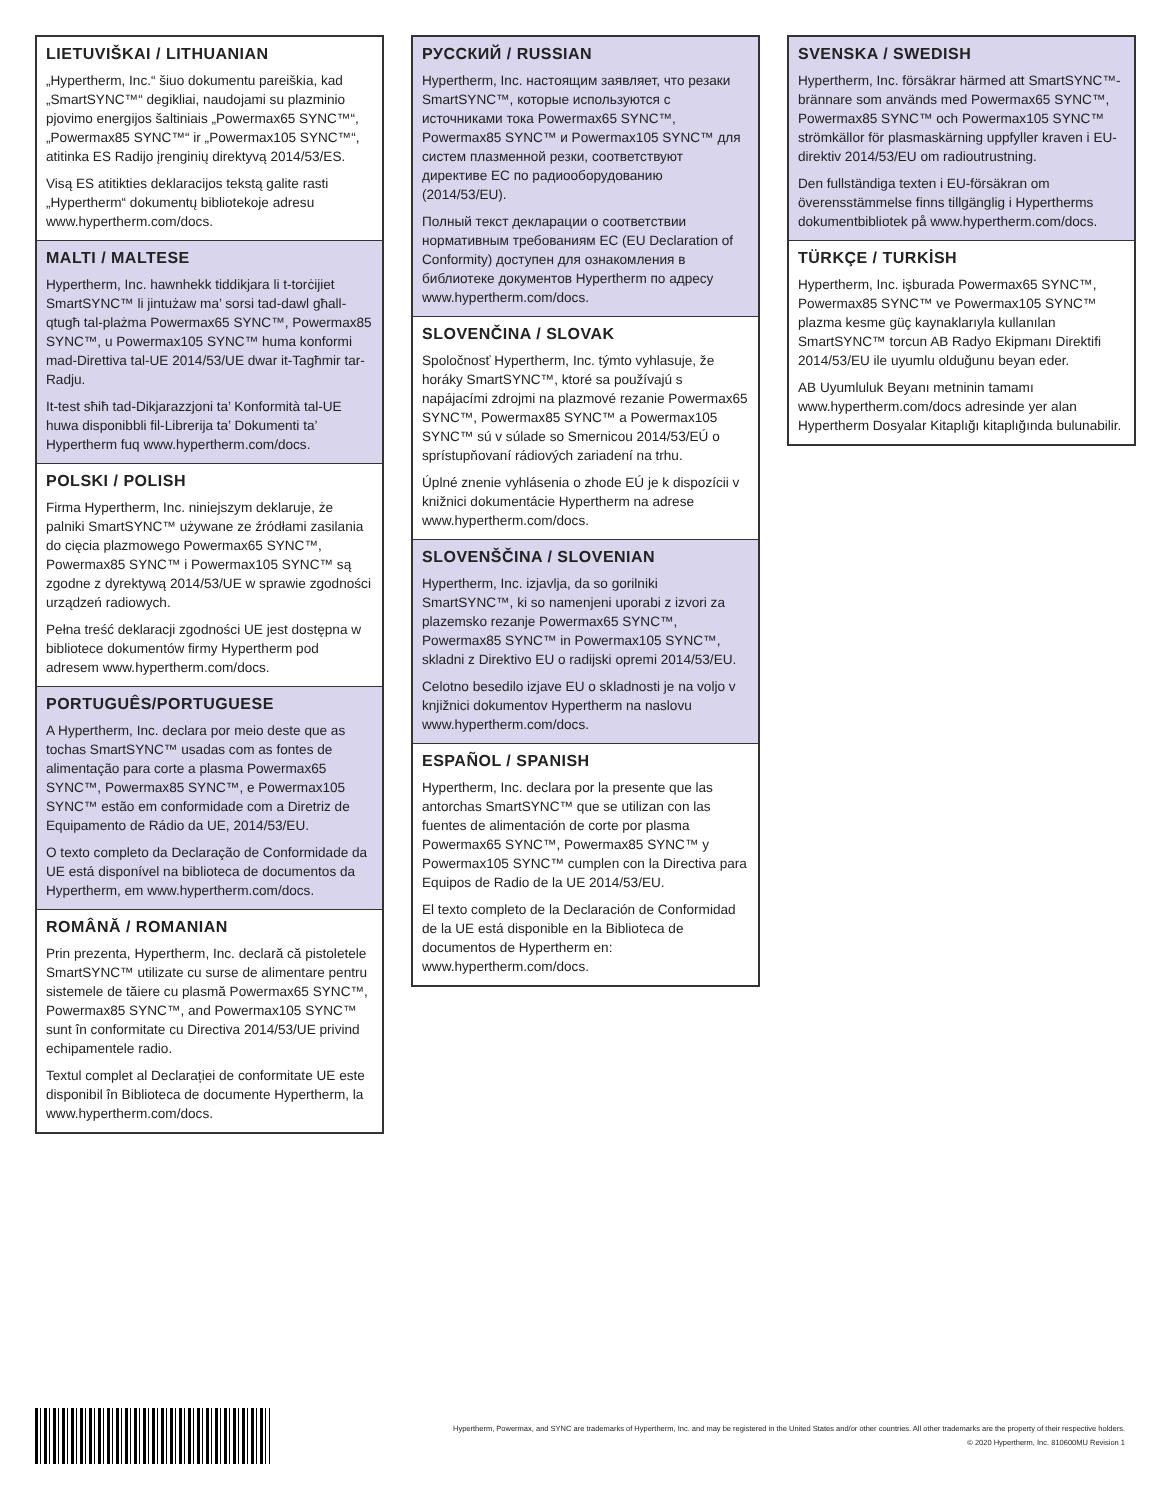LIETUVIŠKAI / LITHUANIAN
„Hypertherm, Inc.“ šiuo dokumentu pareiškia, kad „SmartSYNC™“ degikliai, naudojami su plazminio pjovimo energijos šaltiniais „Powermax65 SYNC™“, „Powermax85 SYNC™“ ir „Powermax105 SYNC™“, atitinka ES Radijo įrenginių direktyvą 2014/53/ES.
Visą ES atitikties deklaracijos tekstą galite rasti „Hypertherm“ dokumentų bibliotekoje adresu www.hypertherm.com/docs.
MALTI / MALTESE
Hypertherm, Inc. hawnhekk tiddikjara li t-torċijiet SmartSYNC™ li jintużaw ma’ sorsi tad-dawl għall-qtugħ tal-plażma Powermax65 SYNC™, Powermax85 SYNC™, u Powermax105 SYNC™ huma konformi mad-Direttiva tal-UE 2014/53/UE dwar it-Tagħmir tar-Radju.
It-test sħiħ tad-Dikjarazzjoni ta’ Konformità tal-UE huwa disponibbli fil-Librerija ta’ Dokumenti ta’ Hypertherm fuq www.hypertherm.com/docs.
POLSKI / POLISH
Firma Hypertherm, Inc. niniejszym deklaruje, że palniki SmartSYNC™ używane ze źródłami zasilania do cięcia plazmowego Powermax65 SYNC™, Powermax85 SYNC™ i Powermax105 SYNC™ są zgodne z dyrektywą 2014/53/UE w sprawie zgodności urządzeń radiowych.
Pełna treść deklaracji zgodności UE jest dostępna w bibliotece dokumentów firmy Hypertherm pod adresem www.hypertherm.com/docs.
PORTUGUÊS/PORTUGUESE
A Hypertherm, Inc. declara por meio deste que as tochas SmartSYNC™ usadas com as fontes de alimentação para corte a plasma Powermax65 SYNC™, Powermax85 SYNC™, e Powermax105 SYNC™ estão em conformidade com a Diretriz de Equipamento de Rádio da UE, 2014/53/EU.
O texto completo da Declaração de Conformidade da UE está disponível na biblioteca de documentos da Hypertherm, em www.hypertherm.com/docs.
ROMÂNĂ / ROMANIAN
Prin prezenta, Hypertherm, Inc. declară că pistoletele SmartSYNC™ utilizate cu surse de alimentare pentru sistemele de tăiere cu plasmă Powermax65 SYNC™, Powermax85 SYNC™, and Powermax105 SYNC™ sunt în conformitate cu Directiva 2014/53/UE privind echipamentele radio.
Textul complet al Declarației de conformitate UE este disponibil în Biblioteca de documente Hypertherm, la www.hypertherm.com/docs.
РУССКИЙ / RUSSIAN
Hypertherm, Inc. настоящим заявляет, что резаки SmartSYNC™, которые используются с источниками тока Powermax65 SYNC™, Powermax85 SYNC™ и Powermax105 SYNC™ для систем плазменной резки, соответствуют директиве ЕС по радиооборудованию (2014/53/EU).
Полный текст декларации о соответствии нормативным требованиям ЕС (EU Declaration of Conformity) доступен для ознакомления в библиотеке документов Hypertherm по адресу www.hypertherm.com/docs.
SLOVENČINA / SLOVAK
Spoločnosť Hypertherm, Inc. týmto vyhlasuje, že horáky SmartSYNC™, ktoré sa používajú s napájacími zdrojmi na plazmové rezanie Powermax65 SYNC™, Powermax85 SYNC™ a Powermax105 SYNC™ sú v súlade so Smernicou 2014/53/EÚ o sprístupňovaní rádiových zariadení na trhu.
Úplné znenie vyhlásenia o zhode EÚ je k dispozícii v knižnici dokumentácie Hypertherm na adrese www.hypertherm.com/docs.
SLOVENŠČINA / SLOVENIAN
Hypertherm, Inc. izjavlja, da so gorilniki SmartSYNC™, ki so namenjeni uporabi z izvori za plazemsko rezanje Powermax65 SYNC™, Powermax85 SYNC™ in Powermax105 SYNC™, skladni z Direktivo EU o radijski opremi 2014/53/EU.
Celotno besedilo izjave EU o skladnosti je na voljo v knjižnici dokumentov Hypertherm na naslovu www.hypertherm.com/docs.
ESPAÑOL / SPANISH
Hypertherm, Inc. declara por la presente que las antorchas SmartSYNC™ que se utilizan con las fuentes de alimentación de corte por plasma Powermax65 SYNC™, Powermax85 SYNC™ y Powermax105 SYNC™ cumplen con la Directiva para Equipos de Radio de la UE 2014/53/EU.
El texto completo de la Declaración de Conformidad de la UE está disponible en la Biblioteca de documentos de Hypertherm en: www.hypertherm.com/docs.
SVENSKA / SWEDISH
Hypertherm, Inc. försäkrar härmed att SmartSYNC™-brännare som används med Powermax65 SYNC™, Powermax85 SYNC™ och Powermax105 SYNC™ strömkällor för plasmaskärning uppfyller kraven i EU-direktiv 2014/53/EU om radioutrustning.
Den fullständiga texten i EU-försäkran om överensstämmelse finns tillgänglig i Hypertherms dokumentbibliotek på www.hypertherm.com/docs.
TÜRKÇE / TURKİSH
Hypertherm, Inc. işburada Powermax65 SYNC™, Powermax85 SYNC™ ve Powermax105 SYNC™ plazma kesme güç kaynaklarıyla kullanılan SmartSYNC™ torcun AB Radyo Ekipmanı Direktifi 2014/53/EU ile uyumlu olduğunu beyan eder.
AB Uyumluluk Beyanı metninin tamamı www.hypertherm.com/docs adresinde yer alan Hypertherm Dosyalar Kitaplığı kitaplığında bulunabilir.
Hypertherm, Powermax, and SYNC are trademarks of Hypertherm, Inc. and may be registered in the United States and/or other countries. All other trademarks are the property of their respective holders.
© 2020 Hypertherm, Inc. 810600MU Revision 1